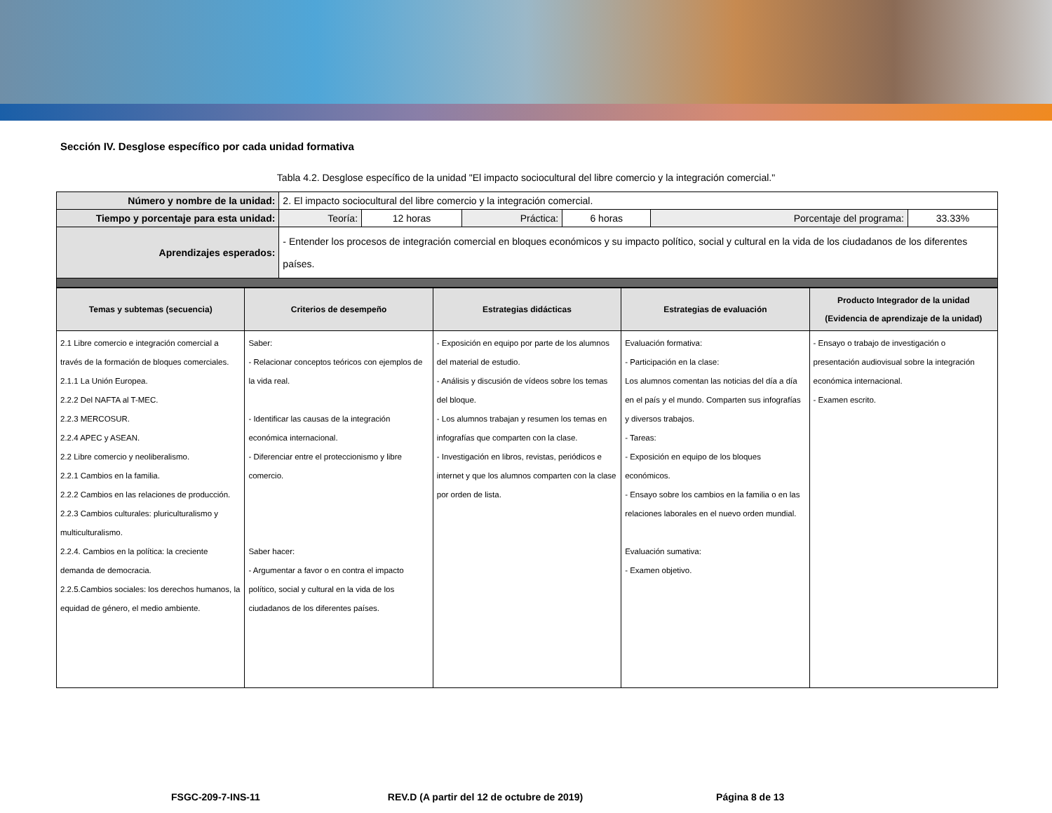Sección IV. Desglose específico por cada unidad formativa
Tabla 4.2. Desglose específico de la unidad "El impacto sociocultural del libre comercio y la integración comercial."
| Número y nombre de la unidad: | 2. El impacto sociocultural del libre comercio y la integración comercial. | | | | | |
| Tiempo y porcentaje para esta unidad: | Teoría: | 12 horas | Práctica: | 6 horas | Porcentaje del programa: | 33.33% |
| Aprendizajes esperados: | - Entender los procesos de integración comercial en bloques económicos y su impacto político, social y cultural en la vida de los ciudadanos de los diferentes países. | | | | | |
| Temas y subtemas (secuencia) | Criterios de desempeño | Estrategias didácticas | Estrategias de evaluación | Producto Integrador de la unidad (Evidencia de aprendizaje de la unidad) |
| --- | --- | --- | --- | --- |
| 2.1 Libre comercio e integración comercial a través de la formación de bloques comerciales. 2.1.1 La Unión Europea. 2.2.2 Del NAFTA al T-MEC. 2.2.3 MERCOSUR. 2.2.4 APEC y ASEAN. 2.2 Libre comercio y neoliberalismo. 2.2.1 Cambios en la familia. 2.2.2 Cambios en las relaciones de producción. 2.2.3 Cambios culturales: pluriculturalismo y multiculturalismo. 2.2.4. Cambios en la política: la creciente demanda de democracia. 2.2.5.Cambios sociales: los derechos humanos, la equidad de género, el medio ambiente. | Saber: - Relacionar conceptos teóricos con ejemplos de la vida real. - Identificar las causas de la integración económica internacional. - Diferenciar entre el proteccionismo y libre comercio. Saber hacer: - Argumentar a favor o en contra el impacto político, social y cultural en la vida de los ciudadanos de los diferentes países. | - Exposición en equipo por parte de los alumnos del material de estudio. - Análisis y discusión de vídeos sobre los temas del bloque. - Los alumnos trabajan y resumen los temas en infografías que comparten con la clase. - Investigación en libros, revistas, periódicos e internet y que los alumnos comparten con la clase por orden de lista. | Evaluación formativa: - Participación en la clase: Los alumnos comentan las noticias del día a día en el país y el mundo. Comparten sus infografías y diversos trabajos. - Tareas: - Exposición en equipo de los bloques económicos. - Ensayo sobre los cambios en la familia o en las relaciones laborales en el nuevo orden mundial. Evaluación sumativa: - Examen objetivo. | - Ensayo o trabajo de investigación o presentación audiovisual sobre la integración económica internacional. - Examen escrito. |
FSGC-209-7-INS-11 REV.D (A partir del 12 de octubre de 2019) Página 8 de 13